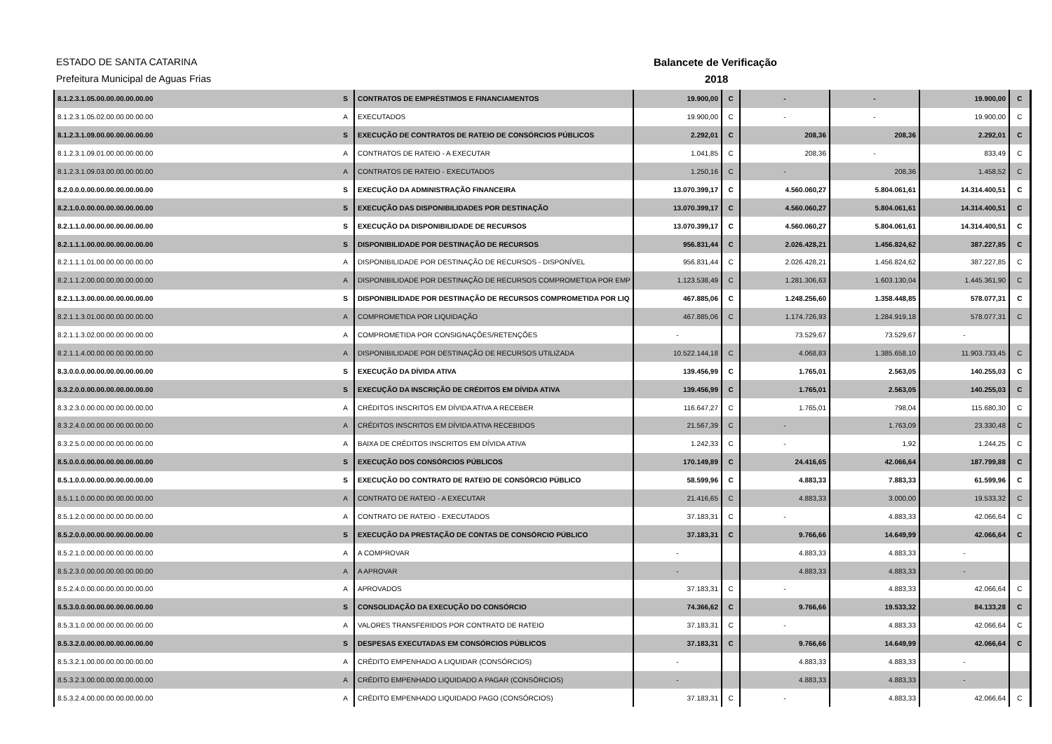ESTADO DE SANTA CATARINA Balancete de Verificação
Prefeitura Municipal de Aguas Frias 2018
| 8.1.2.3.1.05.00.00.00.00.00.00 | S | CONTRATOS DE EMPRÉSTIMOS E FINANCIAMENTOS | 19.900,00 | C | - | - | 19.900,00 | C |
| 8.1.2.3.1.05.02.00.00.00.00.00 | A | EXECUTADOS | 19.900,00 | C | - | - | 19.900,00 | C |
| 8.1.2.3.1.09.00.00.00.00.00.00 | S | EXECUÇÃO DE CONTRATOS DE RATEIO DE CONSÓRCIOS PÚBLICOS | 2.292,01 | C | 208,36 | 208,36 | 2.292,01 | C |
| 8.1.2.3.1.09.01.00.00.00.00.00 | A | CONTRATOS DE RATEIO - A EXECUTAR | 1.041,85 | C | 208,36 | - | 833,49 | C |
| 8.1.2.3.1.09.03.00.00.00.00.00 | A | CONTRATOS DE RATEIO - EXECUTADOS | 1.250,16 | C | - | 208,36 | 1.458,52 | C |
| 8.2.0.0.0.00.00.00.00.00.00.00 | S | EXECUÇÃO DA ADMINISTRAÇÃO FINANCEIRA | 13.070.399,17 | C | 4.560.060,27 | 5.804.061,61 | 14.314.400,51 | C |
| 8.2.1.0.0.00.00.00.00.00.00.00 | S | EXECUÇÃO DAS DISPONIBILIDADES POR DESTINAÇÃO | 13.070.399,17 | C | 4.560.060,27 | 5.804.061,61 | 14.314.400,51 | C |
| 8.2.1.1.0.00.00.00.00.00.00.00 | S | EXECUÇÃO DA DISPONIBILIDADE DE RECURSOS | 13.070.399,17 | C | 4.560.060,27 | 5.804.061,61 | 14.314.400,51 | C |
| 8.2.1.1.1.00.00.00.00.00.00.00 | S | DISPONIBILIDADE POR DESTINAÇÃO DE RECURSOS | 956.831,44 | C | 2.026.428,21 | 1.456.824,62 | 387.227,85 | C |
| 8.2.1.1.1.01.00.00.00.00.00.00 | A | DISPONIBILIDADE POR DESTINAÇÃO DE RECURSOS - DISPONÍVEL | 956.831,44 | C | 2.026.428,21 | 1.456.824,62 | 387.227,85 | C |
| 8.2.1.1.2.00.00.00.00.00.00.00 | A | DISPONIBILIDADE POR DESTINAÇÃO DE RECURSOS COMPROMETIDA POR EMP | 1.123.538,49 | C | 1.281.306,63 | 1.603.130,04 | 1.445.361,90 | C |
| 8.2.1.1.3.00.00.00.00.00.00.00 | S | DISPONIBILIDADE POR DESTINAÇÃO DE RECURSOS COMPROMETIDA POR LIQ | 467.885,06 | C | 1.248.256,60 | 1.358.448,85 | 578.077,31 | C |
| 8.2.1.1.3.01.00.00.00.00.00.00 | A | COMPROMETIDA POR LIQUIDAÇÃO | 467.885,06 | C | 1.174.726,93 | 1.284.919,18 | 578.077,31 | C |
| 8.2.1.1.3.02.00.00.00.00.00.00 | A | COMPROMETIDA POR CONSIGNAÇÕES/RETENÇÕES | - | | 73.529,67 | 73.529,67 | - | |
| 8.2.1.1.4.00.00.00.00.00.00.00 | A | DISPONIBILIDADE POR DESTINAÇÃO DE RECURSOS UTILIZADA | 10.522.144,18 | C | 4.068,83 | 1.385.658,10 | 11.903.733,45 | C |
| 8.3.0.0.0.00.00.00.00.00.00.00 | S | EXECUÇÃO DA DÍVIDA ATIVA | 139.456,99 | C | 1.765,01 | 2.563,05 | 140.255,03 | C |
| 8.3.2.0.0.00.00.00.00.00.00.00 | S | EXECUÇÃO DA INSCRIÇÃO DE CRÉDITOS EM DÍVIDA ATIVA | 139.456,99 | C | 1.765,01 | 2.563,05 | 140.255,03 | C |
| 8.3.2.3.0.00.00.00.00.00.00.00 | A | CRÉDITOS INSCRITOS EM DÍVIDA ATIVA A RECEBER | 116.647,27 | C | 1.765,01 | 798,04 | 115.680,30 | C |
| 8.3.2.4.0.00.00.00.00.00.00.00 | A | CRÉDITOS INSCRITOS EM DÍVIDA ATIVA RECEBIDOS | 21.567,39 | C | - | 1.763,09 | 23.330,48 | C |
| 8.3.2.5.0.00.00.00.00.00.00.00 | A | BAIXA DE CRÉDITOS INSCRITOS EM DÍVIDA ATIVA | 1.242,33 | C | - | 1,92 | 1.244,25 | C |
| 8.5.0.0.0.00.00.00.00.00.00.00 | S | EXECUÇÃO DOS CONSÓRCIOS PÚBLICOS | 170.149,89 | C | 24.416,65 | 42.066,64 | 187.799,88 | C |
| 8.5.1.0.0.00.00.00.00.00.00.00 | S | EXECUÇÃO DO CONTRATO DE RATEIO DE CONSÓRCIO PÚBLICO | 58.599,96 | C | 4.883,33 | 7.883,33 | 61.599,96 | C |
| 8.5.1.1.0.00.00.00.00.00.00.00 | A | CONTRATO DE RATEIO - A EXECUTAR | 21.416,65 | C | 4.883,33 | 3.000,00 | 19.533,32 | C |
| 8.5.1.2.0.00.00.00.00.00.00.00 | A | CONTRATO DE RATEIO - EXECUTADOS | 37.183,31 | C | - | 4.883,33 | 42.066,64 | C |
| 8.5.2.0.0.00.00.00.00.00.00.00 | S | EXECUÇÃO DA PRESTAÇÃO DE CONTAS DE CONSÓRCIO PÚBLICO | 37.183,31 | C | 9.766,66 | 14.649,99 | 42.066,64 | C |
| 8.5.2.1.0.00.00.00.00.00.00.00 | A | A COMPROVAR | - | | 4.883,33 | 4.883,33 | - | |
| 8.5.2.3.0.00.00.00.00.00.00.00 | A | A APROVAR | - | | 4.883,33 | 4.883,33 | - | |
| 8.5.2.4.0.00.00.00.00.00.00.00 | A | APROVADOS | 37.183,31 | C | - | 4.883,33 | 42.066,64 | C |
| 8.5.3.0.0.00.00.00.00.00.00.00 | S | CONSOLIDAÇÃO DA EXECUÇÃO DO CONSÓRCIO | 74.366,62 | C | 9.766,66 | 19.533,32 | 84.133,28 | C |
| 8.5.3.1.0.00.00.00.00.00.00.00 | A | VALORES TRANSFERIDOS POR CONTRATO DE RATEIO | 37.183,31 | C | - | 4.883,33 | 42.066,64 | C |
| 8.5.3.2.0.00.00.00.00.00.00.00 | S | DESPESAS EXECUTADAS EM CONSÓRCIOS PÚBLICOS | 37.183,31 | C | 9.766,66 | 14.649,99 | 42.066,64 | C |
| 8.5.3.2.1.00.00.00.00.00.00.00 | A | CRÉDITO EMPENHADO A LIQUIDAR (CONSÓRCIOS) | - | | 4.883,33 | 4.883,33 | - | |
| 8.5.3.2.3.00.00.00.00.00.00.00 | A | CRÉDITO EMPENHADO LIQUIDADO A PAGAR (CONSÓRCIOS) | - | | 4.883,33 | 4.883,33 | - | |
| 8.5.3.2.4.00.00.00.00.00.00.00 | A | CRÉDITO EMPENHADO LIQUIDADO PAGO (CONSÓRCIOS) | 37.183,31 | C | - | 4.883,33 | 42.066,64 | C |